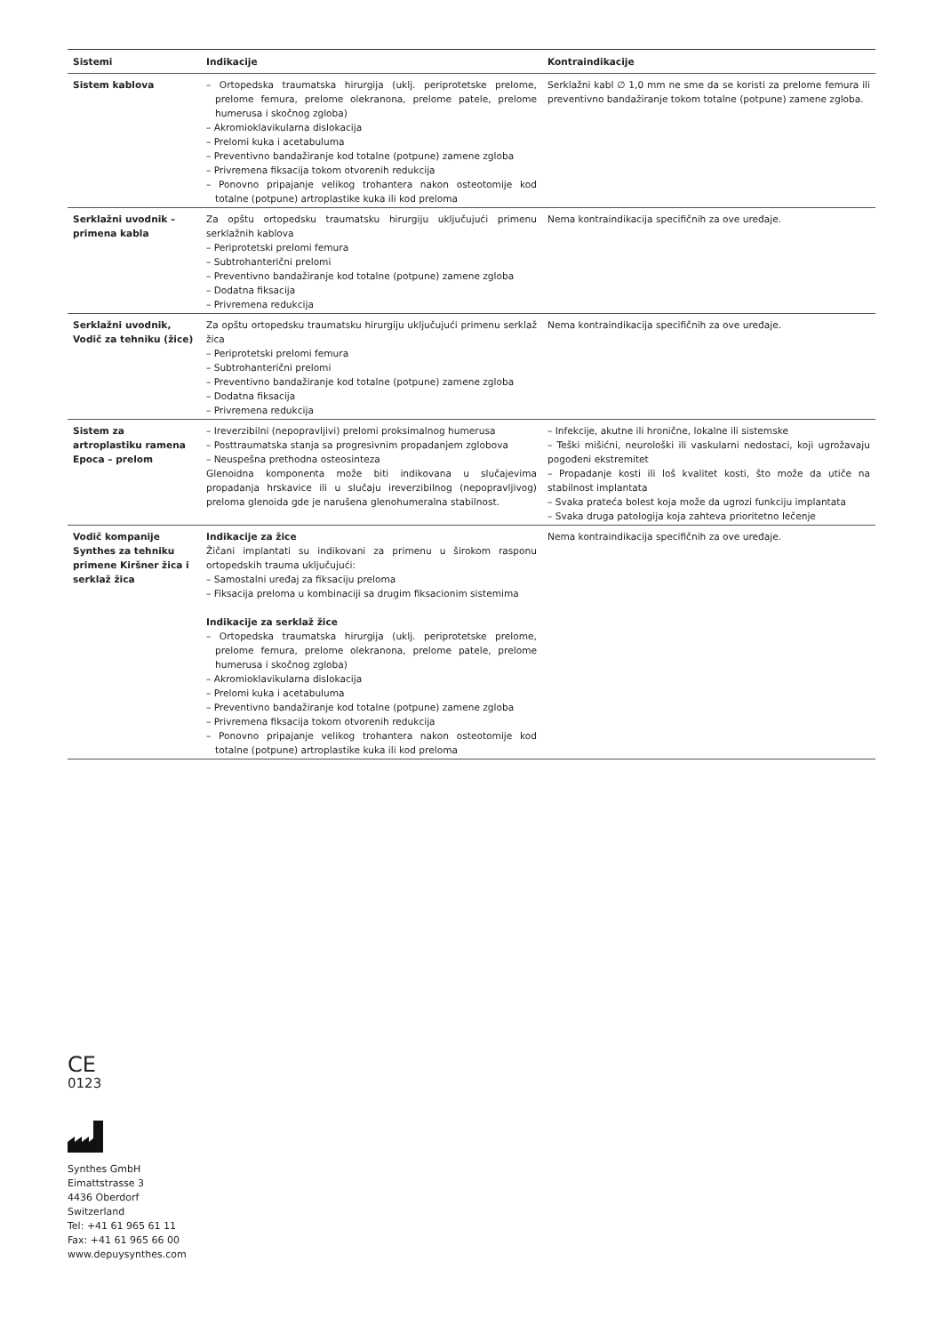| Sistemi | Indikacije | Kontraindikacije |
| --- | --- | --- |
| Sistem kablova | – Ortopedska traumatska hirurgija (uklj. periprotetske prelome, prelome femura, prelome olekranona, prelome patele, prelome humerusa i skočnog zgloba) – Akromioklavikularna dislokacija – Prelomi kuka i acetabuluma – Preventivno bandažiranje kod totalne (potpune) zamene zgloba – Privremena fiksacija tokom otvorenih redukcija – Ponovno pripajanje velikog trohantera nakon osteotomije kod totalne (potpune) artroplastike kuka ili kod preloma | Serklažni kabl ∅ 1,0 mm ne sme da se koristi za prelome femura ili preventivno bandažiranje tokom totalne (potpune) zamene zgloba. |
| Serklažni uvodnik – primena kabla | Za opštu ortopedsku traumatsku hirurgiju uključujući primenu serklažnih kablova – Periprotetski prelomi femura – Subtrohanterični prelomi – Preventivno bandažiranje kod totalne (potpune) zamene zgloba – Dodatna fiksacija – Privremena redukcija | Nema kontraindikacija specifičnih za ove uređaje. |
| Serklažni uvodnik, Vodič za tehniku (žice) | Za opštu ortopedsku traumatsku hirurgiju uključujući primenu serklaž žica – Periprotetski prelomi femura – Subtrohanterični prelomi – Preventivno bandažiranje kod totalne (potpune) zamene zgloba – Dodatna fiksacija – Privremena redukcija | Nema kontraindikacija specifičnih za ove uređaje. |
| Sistem za artroplastiku ramena Epoca – prelom | – Ireverzibilni (nepopravljivi) prelomi proksimalnog humerusa – Posttraumatska stanja sa progresivnim propadanjem zglobova – Neuspešna prethodna osteosinteza Glenoidna komponenta može biti indikovana u slučajevima propadanja hrskavice ili u slučaju ireverzibilnog (nepopravljivog) preloma glenoida gde je narušena glenohumeralna stabilnost. | – Infekcije, akutne ili hronične, lokalne ili sistemske – Teški mišićni, neurološki ili vaskularni nedostaci, koji ugrožavaju pogođeni ekstremitet – Propadanje kosti ili loš kvalitet kosti, što može da utiče na stabilnost implantata – Svaka prateća bolest koja može da ugrozi funkciju implantata – Svaka druga patologija koja zahteva prioritetno lečenje |
| Vodič kompanije Synthes za tehniku primene Kiršner žica i serklaž žica | Indikacije za žice Žičani implantati su indikovani za primenu u širokom rasponu ortopedskih trauma uključujući: – Samostalni uređaj za fiksaciju preloma – Fiksacija preloma u kombinaciji sa drugim fiksacionim sistemima Indikacije za serklaž žice – Ortopedska traumatska hirurgija (uklj. periprotetske prelome, prelome femura, prelome olekranona, prelome patele, prelome humerusa i skočnog zgloba) – Akromioklavikularna dislokacija – Prelomi kuka i acetabuluma – Preventivno bandažiranje kod totalne (potpune) zamene zgloba – Privremena fiksacija tokom otvorenih redukcija – Ponovno pripajanje velikog trohantera nakon osteotomije kod totalne (potpune) artroplastike kuka ili kod preloma | Nema kontraindikacija specifičnih za ove uređaje. |
CE
0123
Synthes GmbH
Eimattstrasse 3
4436 Oberdorf
Switzerland
Tel: +41 61 965 61 11
Fax: +41 61 965 66 00
www.depuysynthes.com